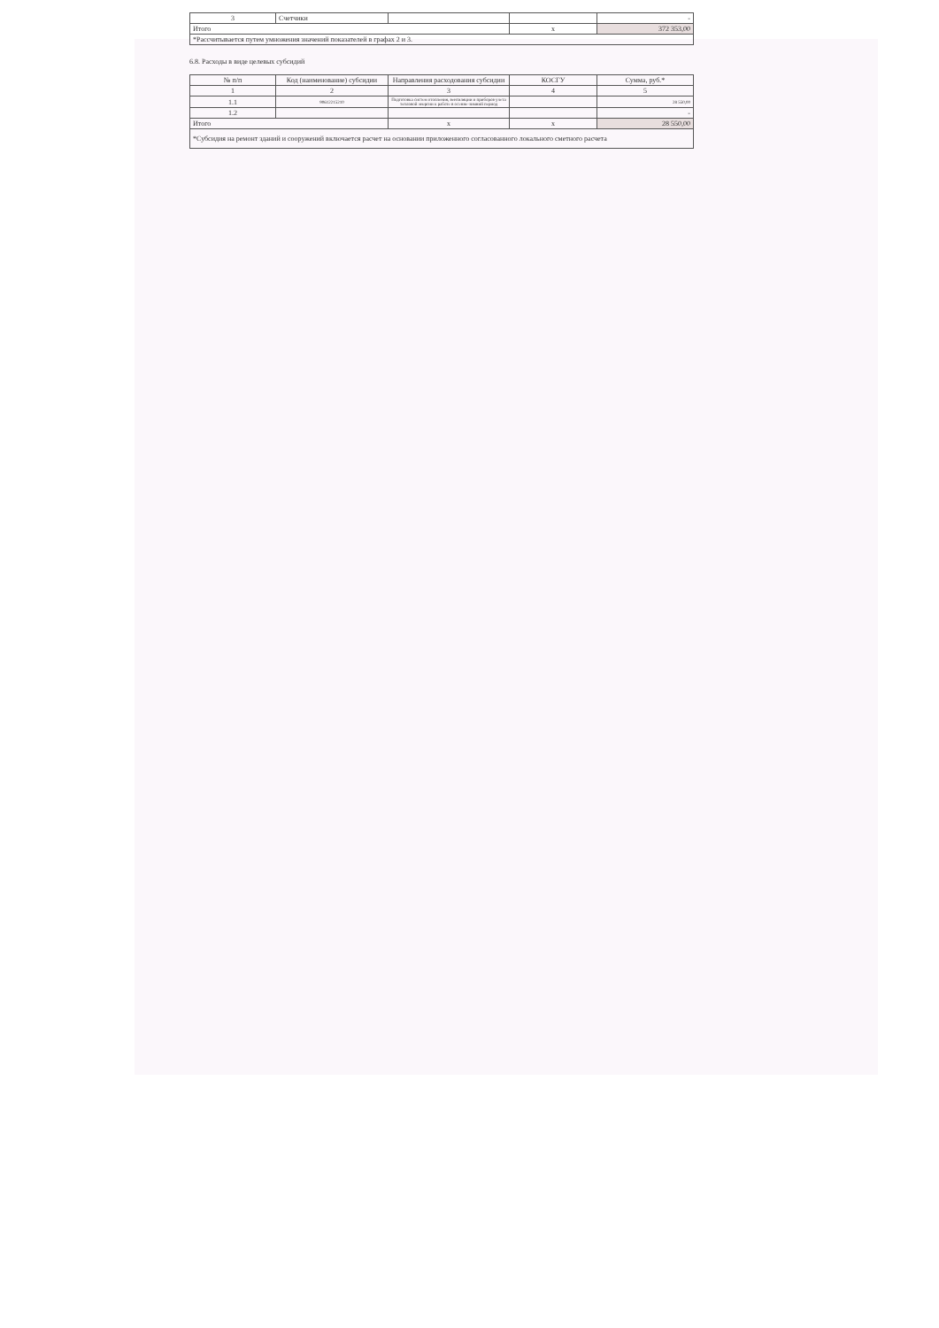| 3 | Счетчики | | | - |
| Итого | | | x | 372 353,00 |
| *Рассчитывается путем умножения значений показателей в графах 2 и 3. | | | | |
6.8. Расходы в виде целевых субсидий
| № п/п | Код (наименование) субсидии | Направления расходования субсидии | КОСГУ | Сумма, руб.* |
| --- | --- | --- | --- | --- |
| 1 | 2 | 3 | 4 | 5 |
| 1.1 | 90612215210 | Подготовка систем отопления, вентиляции и приборов учета тепловой энергии к работе в осенне-зимний период | | 28 550,00 |
| 1.2 | | | | - |
| Итого | | x | x | 28 550,00 |
| *Субсидия на ремонт зданий и сооружений включается расчет на основании приложенного согласованного локального сметного расчета | | | | |